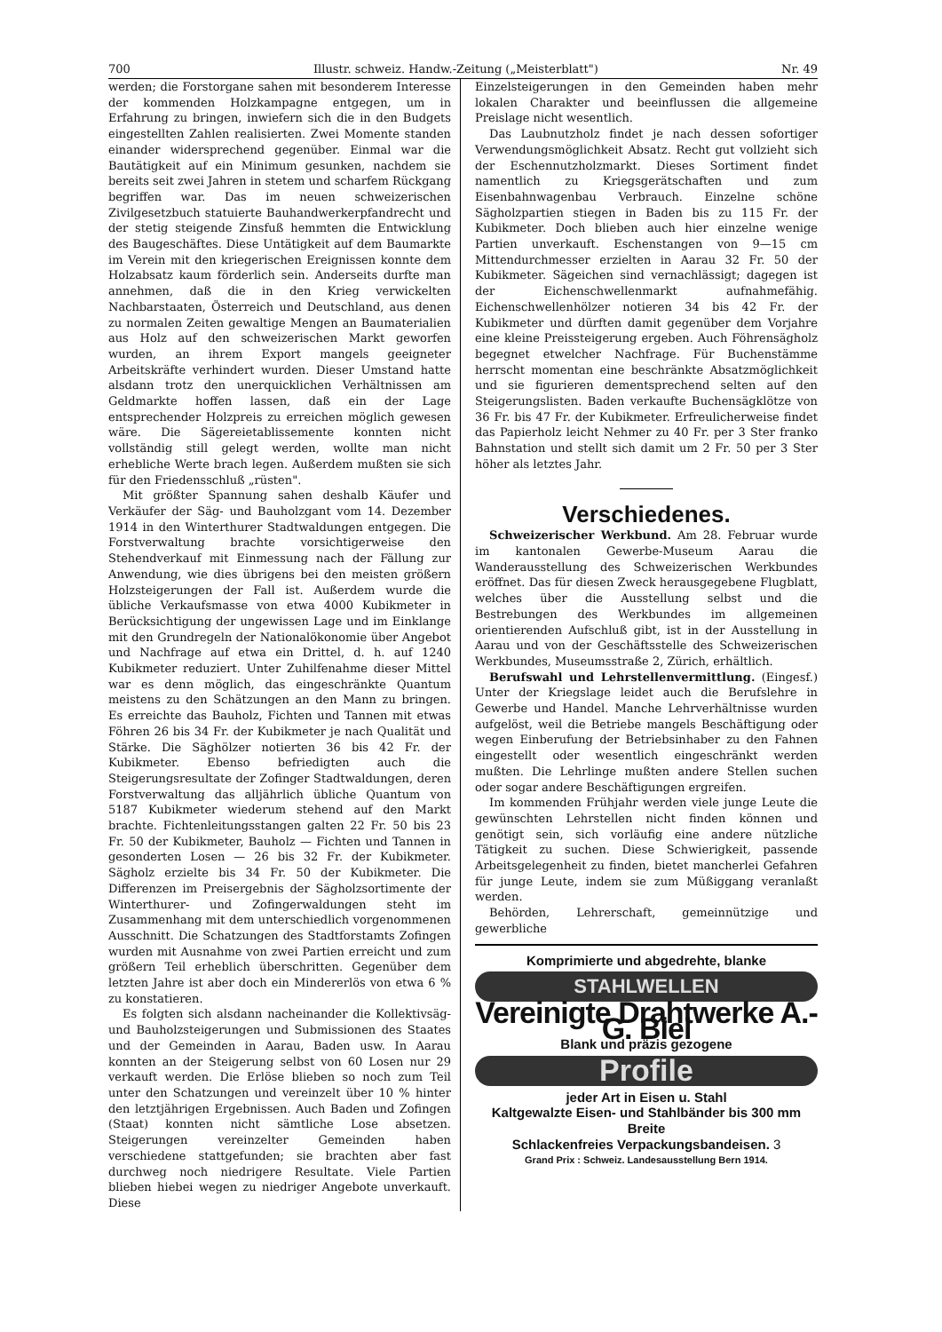700 Illustr. schweiz. Handw.-Zeitung („Meisterblatt") Nr. 49
werden; die Forstorgane sahen mit besonderem Interesse der kommenden Holzkampagne entgegen, um in Erfahrung zu bringen, inwiefern sich die in den Budgets eingestellten Zahlen realisierten. Zwei Momente standen einander widersprechend gegenüber. Einmal war die Bautätigkeit auf ein Minimum gesunken, nachdem sie bereits seit zwei Jahren in stetem und scharfem Rückgang begriffen war. Das im neuen schweizerischen Zivilgesetzbuch statuierte Bauhandwerkerpfandrecht und der stetig steigende Zinsfuß hemmten die Entwicklung des Baugeschäftes. Diese Untätigkeit auf dem Baumarkte im Verein mit den kriegerischen Ereignissen konnte dem Holzabsatz kaum förderlich sein. Anderseits durfte man annehmen, daß die in den Krieg verwickelten Nachbarstaaten, Österreich und Deutschland, aus denen zu normalen Zeiten gewaltige Mengen an Baumaterialien aus Holz auf den schweizerischen Markt geworfen wurden, an ihrem Export mangels geeigneter Arbeitskräfte verhindert wurden. Dieser Umstand hatte alsdann trotz den unerquicklichen Verhältnissen am Geldmarkte hoffen lassen, daß ein der Lage entsprechender Holzpreis zu erreichen möglich gewesen wäre. Die Sägereietablissemente konnten nicht vollständig still gelegt werden, wollte man nicht erhebliche Werte brach legen. Außerdem mußten sie sich für den Friedensschluß „rüsten".
Mit größter Spannung sahen deshalb Käufer und Verkäufer der Säg- und Bauholzgant vom 14. Dezember 1914 in den Winterthurer Stadtwaldungen entgegen. Die Forstverwaltung brachte vorsichtigerweise den Stehendverkauf mit Einmessung nach der Fällung zur Anwendung, wie dies übrigens bei den meisten größern Holzsteigerungen der Fall ist. Außerdem wurde die übliche Verkaufsmasse von etwa 4000 Kubikmeter in Berücksichtigung der ungewissen Lage und im Einklange mit den Grundregeln der Nationalökonomie über Angebot und Nachfrage auf etwa ein Drittel, d. h. auf 1240 Kubikmeter reduziert. Unter Zuhilfenahme dieser Mittel war es denn möglich, das eingeschränkte Quantum meistens zu den Schätzungen an den Mann zu bringen. Es erreichte das Bauholz, Fichten und Tannen mit etwas Föhren 26 bis 34 Fr. der Kubikmeter je nach Qualität und Stärke. Die Säghölzer notierten 36 bis 42 Fr. der Kubikmeter. Ebenso befriedigten auch die Steigerungsresultate der Zofinger Stadtwaldungen, deren Forstverwaltung das alljährlich übliche Quantum von 5187 Kubikmeter wiederum stehend auf den Markt brachte. Fichtenleitungsstangen galten 22 Fr. 50 bis 23 Fr. 50 der Kubikmeter, Bauholz — Fichten und Tannen in gesonderten Losen — 26 bis 32 Fr. der Kubikmeter. Sägholz erzielte bis 34 Fr. 50 der Kubikmeter. Die Differenzen im Preisergebnis der Sägholzsortimente der Winterthurer- und Zofingerwaldungen steht im Zusammenhang mit dem unterschiedlich vorgenommenen Ausschnitt. Die Schatzungen des Stadtforstamts Zofingen wurden mit Ausnahme von zwei Partien erreicht und zum größern Teil erheblich überschritten. Gegenüber dem letzten Jahre ist aber doch ein Mindererlös von etwa 6 % zu konstatieren.
Es folgten sich alsdann nacheinander die Kollektivsäg- und Bauholzsteigerungen und Submissionen des Staates und der Gemeinden in Aarau, Baden usw. In Aarau konnten an der Steigerung selbst von 60 Losen nur 29 verkauft werden. Die Erlöse blieben so noch zum Teil unter den Schatzungen und vereinzelt über 10 % hinter den letztjährigen Ergebnissen. Auch Baden und Zofingen (Staat) konnten nicht sämtliche Lose absetzen. Steigerungen vereinzelter Gemeinden haben verschiedene stattgefunden; sie brachten aber fast durchweg noch niedrigere Resultate. Viele Partien blieben hiebei wegen zu niedriger Angebote unverkauft. Diese
Einzelsteigerungen in den Gemeinden haben mehr lokalen Charakter und beeinflussen die allgemeine Preislage nicht wesentlich.
Das Laubnutzholz findet je nach dessen sofortiger Verwendungsmöglichkeit Absatz. Recht gut vollzieht sich der Eschennutzholzmarkt. Dieses Sortiment findet namentlich zu Kriegsgerätschaften und zum Eisenbahnwagenbau Verbrauch. Einzelne schöne Sägholzpartien stiegen in Baden bis zu 115 Fr. der Kubikmeter. Doch blieben auch hier einzelne wenige Partien unverkauft. Eschenstangen von 9—15 cm Mittendurchmesser erzielten in Aarau 32 Fr. 50 der Kubikmeter. Sägeichen sind vernachlässigt; dagegen ist der Eichenschwellenmarkt aufnahmefähig. Eichenschwellenhölzer notieren 34 bis 42 Fr. der Kubikmeter und dürften damit gegenüber dem Vorjahre eine kleine Preissteigerung ergeben. Auch Föhrensägholz begegnet etwelcher Nachfrage. Für Buchenstämme herrscht momentan eine beschränkte Absatzmöglichkeit und sie figurieren dementsprechend selten auf den Steigerungslisten. Baden verkaufte Buchensägklötze von 36 Fr. bis 47 Fr. der Kubikmeter. Erfreulicherweise findet das Papierholz leicht Nehmer zu 40 Fr. per 3 Ster franko Bahnstation und stellt sich damit um 2 Fr. 50 per 3 Ster höher als letztes Jahr.
Verschiedenes.
Schweizerischer Werkbund. Am 28. Februar wurde im kantonalen Gewerbe-Museum Aarau die Wanderausstellung des Schweizerischen Werkbundes eröffnet. Das für diesen Zweck herausgegebene Flugblatt, welches über die Ausstellung selbst und die Bestrebungen des Werkbundes im allgemeinen orientierenden Aufschluß gibt, ist in der Ausstellung in Aarau und von der Geschäftsstelle des Schweizerischen Werkbundes, Museumsstraße 2, Zürich, erhältlich.
Berufswahl und Lehrstellenvermittlung. (Eingesf.) Unter der Kriegslage leidet auch die Berufslehre in Gewerbe und Handel. Manche Lehrverhältnisse wurden aufgelöst, weil die Betriebe mangels Beschäftigung oder wegen Einberufung der Betriebsinhaber zu den Fahnen eingestellt oder wesentlich eingeschränkt werden mußten. Die Lehrlinge mußten andere Stellen suchen oder sogar andere Beschäftigungen ergreifen.
Im kommenden Frühjahr werden viele junge Leute die gewünschten Lehrstellen nicht finden können und genötigt sein, sich vorläufig eine andere nützliche Tätigkeit zu suchen. Diese Schwierigkeit, passende Arbeitsgelegenheit zu finden, bietet mancherlei Gefahren für junge Leute, indem sie zum Müßiggang veranlaßt werden.
Behörden, Lehrerschaft, gemeinnützige und gewerbliche
Komprimierte und abgedrehte, blanke
STAHLWELLEN
Vereinigte Drahtwerke A.-G. Biel
Blank und präzis gezogene
Profile
jeder Art in Eisen u. Stahl
Kaltgewalzte Eisen- und Stahlbänder bis 300 mm Breite
Schlackenfreies Verpackungsbandeisen. 3
Grand Prix : Schweiz. Landesausstellung Bern 1914.